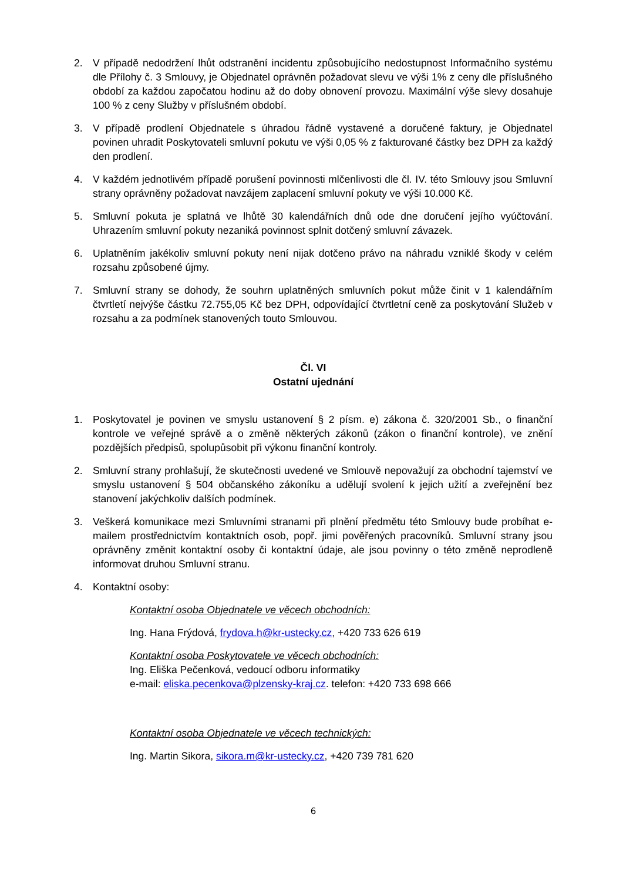2. V případě nedodržení lhůt odstranění incidentu způsobujícího nedostupnost Informačního systému dle Přílohy č. 3 Smlouvy, je Objednatel oprávněn požadovat slevu ve výši 1% z ceny dle příslušného období za každou započatou hodinu až do doby obnovení provozu. Maximální výše slevy dosahuje 100 % z ceny Služby v příslušném období.
3. V případě prodlení Objednatele s úhradou řádně vystavené a doručené faktury, je Objednatel povinen uhradit Poskytovateli smluvní pokutu ve výši 0,05 % z fakturované částky bez DPH za každý den prodlení.
4. V každém jednotlivém případě porušení povinnosti mlčenlivosti dle čl. IV. této Smlouvy jsou Smluvní strany oprávněny požadovat navzájem zaplacení smluvní pokuty ve výši 10.000 Kč.
5. Smluvní pokuta je splatná ve lhůtě 30 kalendářních dnů ode dne doručení jejího vyúčtování. Uhrazením smluvní pokuty nezaniká povinnost splnit dotčený smluvní závazek.
6. Uplatněním jakékoliv smluvní pokuty není nijak dotčeno právo na náhradu vzniklé škody v celém rozsahu způsobené újmy.
7. Smluvní strany se dohody, že souhrn uplatněných smluvních pokut může činit v 1 kalendářním čtvrtletí nejvýše částku 72.755,05 Kč bez DPH, odpovídající čtvrtletní ceně za poskytování Služeb v rozsahu a za podmínek stanovených touto Smlouvou.
Čl. VI
Ostatní ujednání
1. Poskytovatel je povinen ve smyslu ustanovení § 2 písm. e) zákona č. 320/2001 Sb., o finanční kontrole ve veřejné správě a o změně některých zákonů (zákon o finanční kontrole), ve znění pozdějších předpisů, spolupůsobit při výkonu finanční kontroly.
2. Smluvní strany prohlašují, že skutečnosti uvedené ve Smlouvě nepovažují za obchodní tajemství ve smyslu ustanovení § 504 občanského zákoníku a udělují svolení k jejich užití a zveřejnění bez stanovení jakýchkoliv dalších podmínek.
3. Veškerá komunikace mezi Smluvními stranami při plnění předmětu této Smlouvy bude probíhat e-mailem prostřednictvím kontaktních osob, popř. jimi pověřených pracovníků. Smluvní strany jsou oprávněny změnit kontaktní osoby či kontaktní údaje, ale jsou povinny o této změně neprodleně informovat druhou Smluvní stranu.
4. Kontaktní osoby:
Kontaktní osoba Objednatele ve věcech obchodních:
Ing. Hana Frýdová, frydova.h@kr-ustecky.cz, +420 733 626 619
Kontaktní osoba Poskytovatele ve věcech obchodních:
Ing. Eliška Pečenková, vedoucí odboru informatiky
e-mail: eliska.pecenkova@plzensky-kraj.cz. telefon: +420 733 698 666
Kontaktní osoba Objednatele ve věcech technických:
Ing. Martin Sikora, sikora.m@kr-ustecky.cz, +420 739 781 620
6